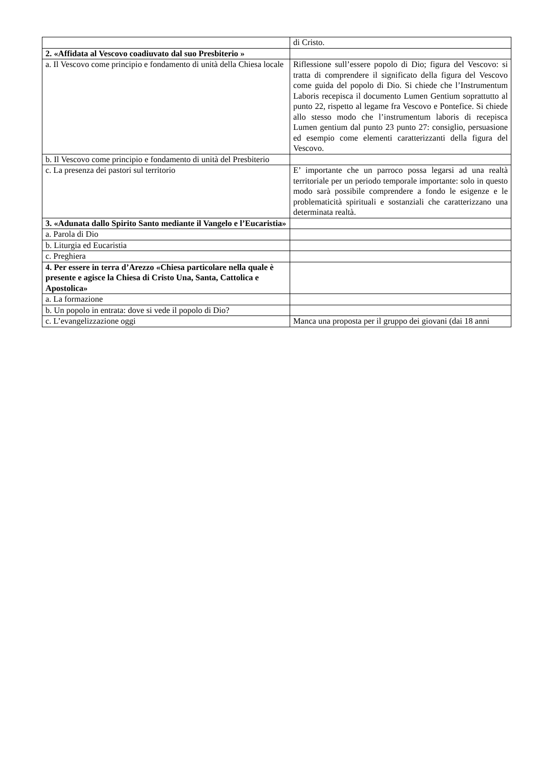| | di Cristo. |
| 2. «Affidata al Vescovo coadiuvato dal suo Presbiterio » | |
| a. Il Vescovo come principio e fondamento di unità della Chiesa locale | Riflessione sull’essere popolo di Dio; figura del Vescovo: si tratta di comprendere il significato della figura del Vescovo come guida del popolo di Dio. Si chiede che l’Instrumentum Laboris recepisca il documento Lumen Gentium soprattutto al punto 22, rispetto al legame fra Vescovo e Pontefice. Si chiede allo stesso modo che l’instrumentum laboris di recepisca Lumen gentium dal punto 23 punto 27: consiglio, persuasione ed esempio come elementi caratterizzanti della figura del Vescovo. |
| b. Il Vescovo come principio e fondamento di unità del Presbiterio | |
| c. La presenza dei pastori sul territorio | E’ importante che un parroco possa legarsi ad una realtà territoriale per un periodo temporale importante: solo in questo modo sarà possibile comprendere a fondo le esigenze e le problematicità spirituali e sostanziali che caratterizzano una determinata realtà. |
| 3. «Adunata dallo Spirito Santo mediante il Vangelo e l’Eucaristia» | |
| a. Parola di Dio | |
| b. Liturgia ed Eucaristia | |
| c. Preghiera | |
| 4. Per essere in terra d’Arezzo «Chiesa particolare nella quale è presente e agisce la Chiesa di Cristo Una, Santa, Cattolica e Apostolica» | |
| a. La formazione | |
| b. Un popolo in entrata: dove si vede il popolo di Dio? | |
| c. L’evangelizzazione oggi | Manca una proposta per il gruppo dei giovani (dai 18 anni |